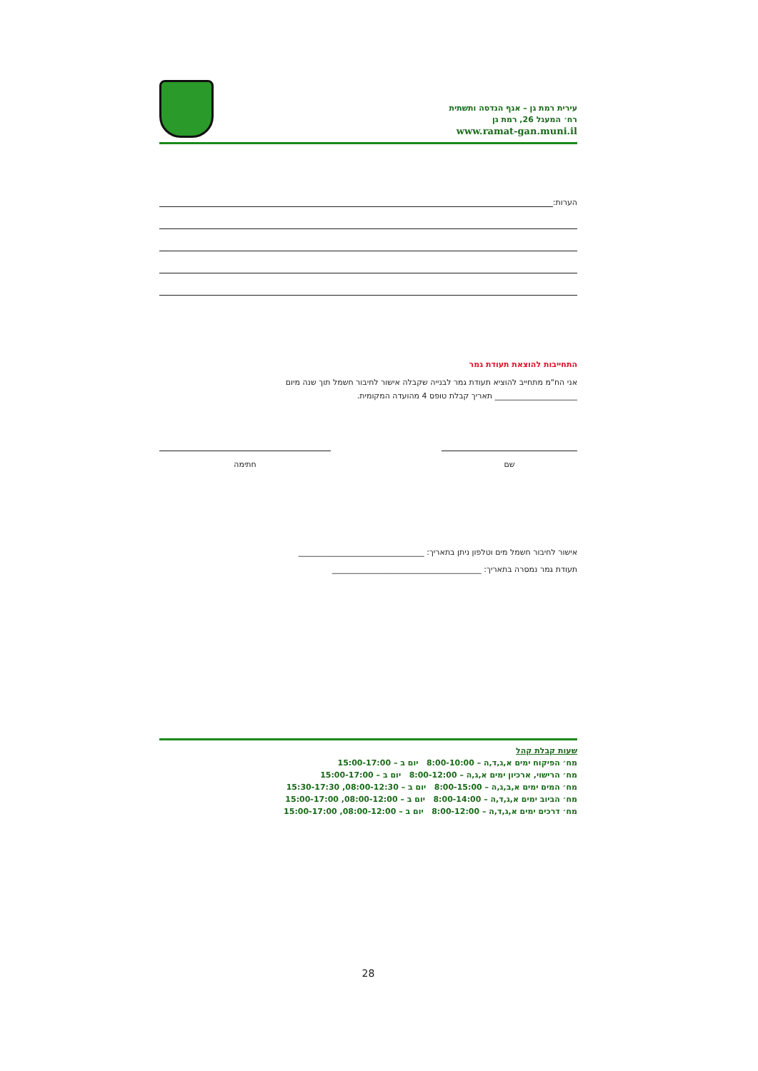עירית רמת גן – אגף הנדסה ותשתית
רח׳ המעגל 26, רמת גן
www.ramat-gan.muni.il
הערות:
התחייבות להוצאת תעודת גמר
אני הח"מ מתחייב להוציא תעודת גמר לבנייה שקבלה אישור לחיבור חשמל תוך שנה מיום
_____________________ תאריך קבלת טופס 4 מהועדה המקומית.
שם חתימה
אישור לחיבור חשמל מים וטלפון ניתן בתאריך: ________________________________
תעודת גמר נמסרה בתאריך: ______________________________________
שעות קבלת קהל
מח׳ הפיקוח ימים א,ג,ד,ה – 8:00-10:00 יום ב – 15:00-17:00
מח׳ הרישוי, ארכיון ימים א,ג,ה – 8:00-12:00 יום ב – 15:00-17:00
מח׳ המים ימים א,ב,ג,ה – 8:00-15:00 יום ב – 08:00-12:30, 15:30-17:30
מח׳ הביוב ימים א,ג,ד,ה – 8:00-14:00 יום ב – 08:00-12:00, 15:00-17:00
מח׳ דרכים ימים א,ג,ד,ה – 8:00-12:00 יום ב – 08:00-12:00, 15:00-17:00
28